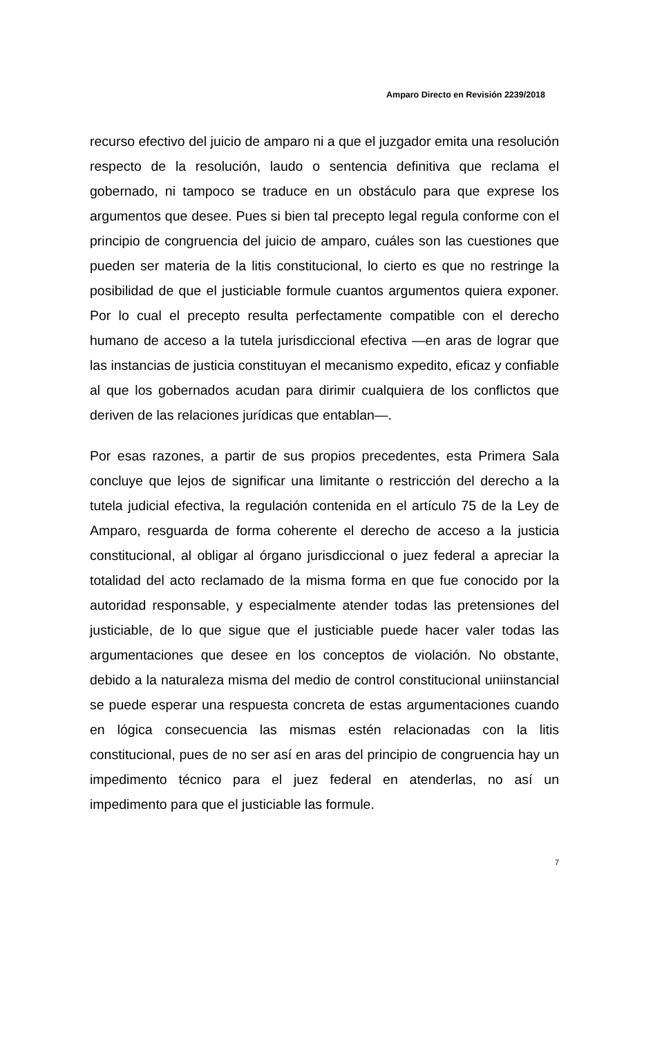Amparo Directo en Revisión 2239/2018
recurso efectivo del juicio de amparo ni a que el juzgador emita una resolución respecto de la resolución, laudo o sentencia definitiva que reclama el gobernado, ni tampoco se traduce en un obstáculo para que exprese los argumentos que desee. Pues si bien tal precepto legal regula conforme con el principio de congruencia del juicio de amparo, cuáles son las cuestiones que pueden ser materia de la litis constitucional, lo cierto es que no restringe la posibilidad de que el justiciable formule cuantos argumentos quiera exponer. Por lo cual el precepto resulta perfectamente compatible con el derecho humano de acceso a la tutela jurisdiccional efectiva —en aras de lograr que las instancias de justicia constituyan el mecanismo expedito, eficaz y confiable al que los gobernados acudan para dirimir cualquiera de los conflictos que deriven de las relaciones jurídicas que entablan—.
Por esas razones, a partir de sus propios precedentes, esta Primera Sala concluye que lejos de significar una limitante o restricción del derecho a la tutela judicial efectiva, la regulación contenida en el artículo 75 de la Ley de Amparo, resguarda de forma coherente el derecho de acceso a la justicia constitucional, al obligar al órgano jurisdiccional o juez federal a apreciar la totalidad del acto reclamado de la misma forma en que fue conocido por la autoridad responsable, y especialmente atender todas las pretensiones del justiciable, de lo que sigue que el justiciable puede hacer valer todas las argumentaciones que desee en los conceptos de violación. No obstante, debido a la naturaleza misma del medio de control constitucional uniinstancial se puede esperar una respuesta concreta de estas argumentaciones cuando en lógica consecuencia las mismas estén relacionadas con la litis constitucional, pues de no ser así en aras del principio de congruencia hay un impedimento técnico para el juez federal en atenderlas, no así un impedimento para que el justiciable las formule.
7